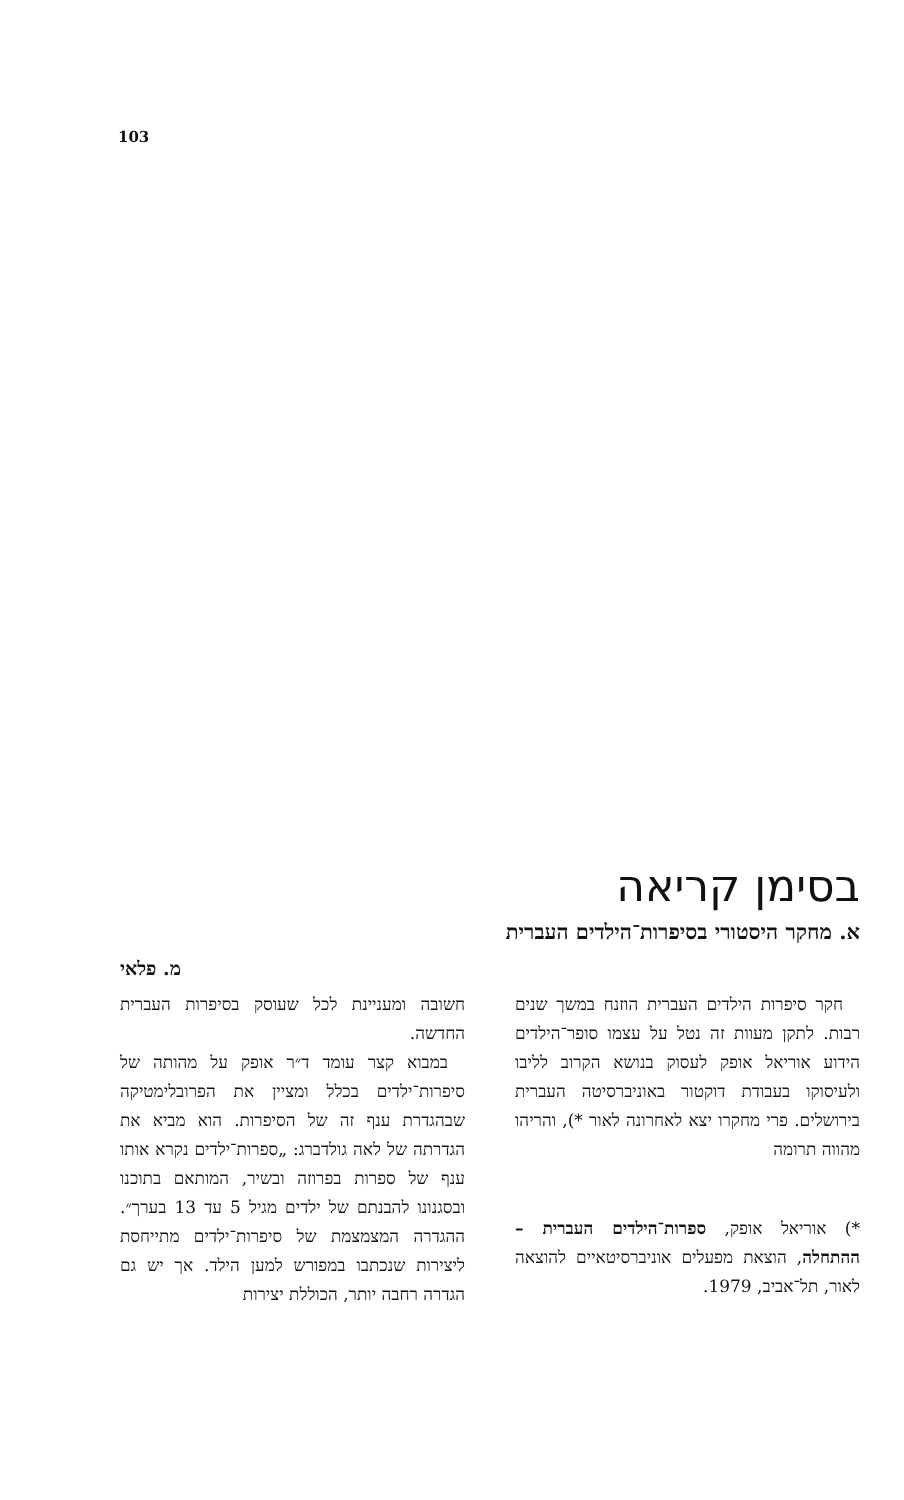103
בסימן קריאה
א. מחקר היסטורי בסיפרות־הילדים העברית
מ. פלאי
 חקר סיפרות הילדים העברית הוזנח במשך שנים רבות. לתקן מעוות זה נטל על עצמו סופר־הילדים הידוע אוריאל אופק לעסוק בנושא הקרוב לליבו ולעיסוקו בעבודת דוקטור באוניברסיטה העברית בירושלים. פרי מחקרו יצא לאחרונה לאור *), והריהו מהווה תרומה
*) אוריאל אופק, ספרות־הילדים העברית – ההתחלה, הוצאת מפעלים אוניברסיטאיים להוצאה לאור, תל־אביב, 1979.
חשובה ומעניינת לכל שעוסק בסיפרות העברית החדשה.
 במבוא קצר עומד ד״ר אופק על מהותה של סיפרות־ילדים בכלל ומציין את הפרובלימטיקה שבהגדרת ענף זה של הסיפרות. הוא מביא את הגדרתה של לאה גולדברג: „ספרות־ילדים נקרא אותו ענף של ספרות בפרוזה ובשיר, המותאם בתוכנו ובסגנונו להבנתם של ילדים מגיל 5 עד 13 בערך״. ההגדרה המצמצמת של סיפרות־ילדים מתייחסת ליצירות שנכתבו במפורש למען הילד. אך יש גם הגדרה רחבה יותר, הכוללת יצירות